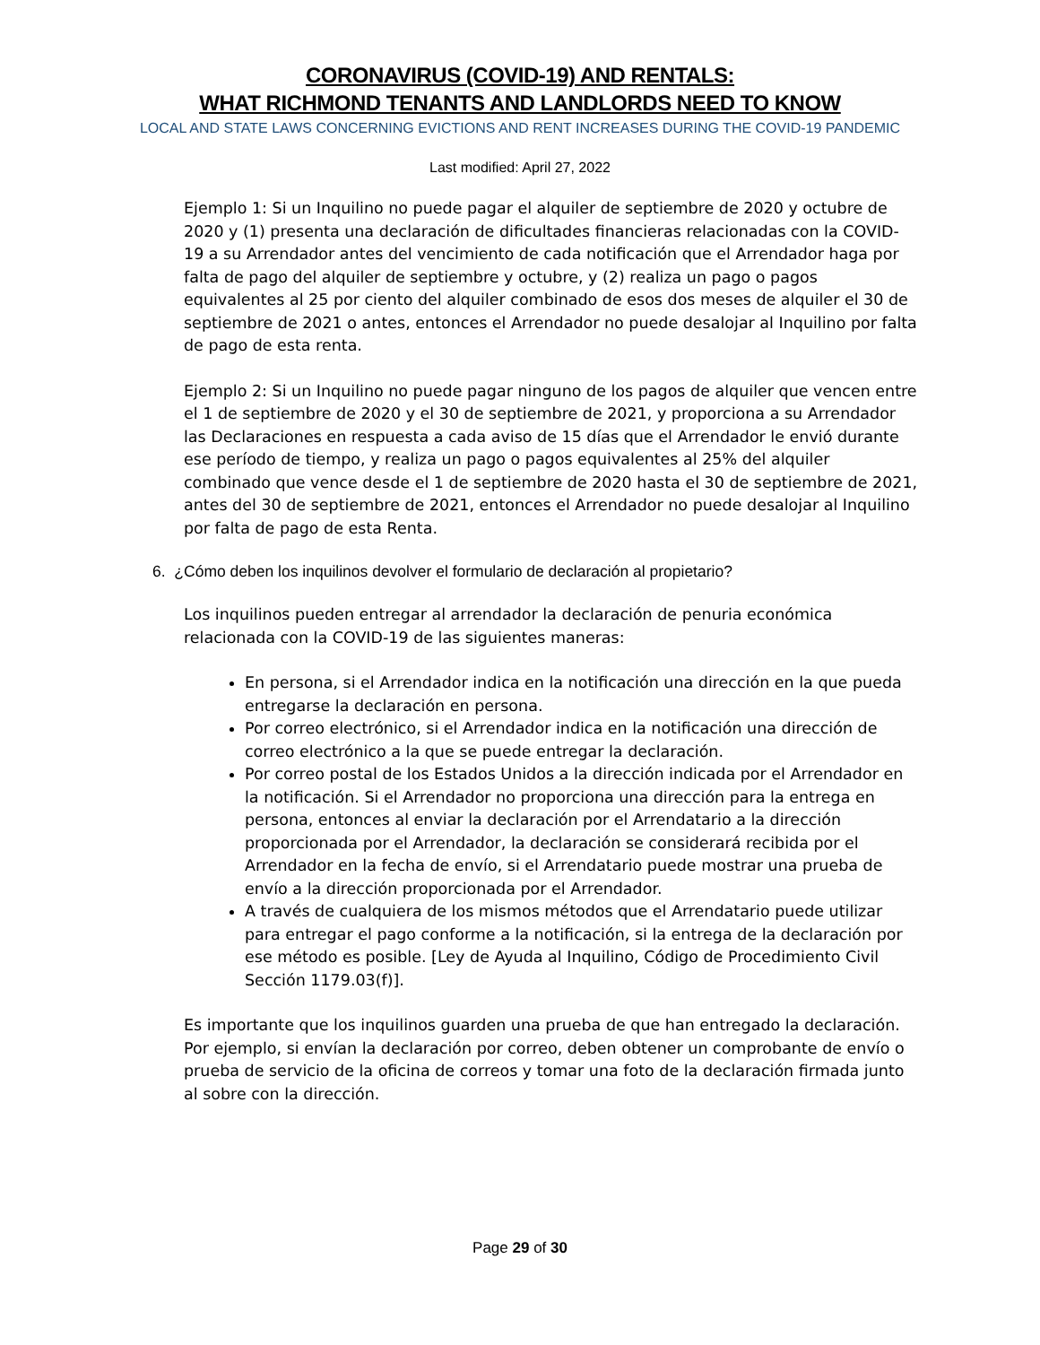CORONAVIRUS (COVID-19) AND RENTALS:
WHAT RICHMOND TENANTS AND LANDLORDS NEED TO KNOW
LOCAL AND STATE LAWS CONCERNING EVICTIONS AND RENT INCREASES DURING THE COVID-19 PANDEMIC
Last modified: April 27, 2022
Ejemplo 1: Si un Inquilino no puede pagar el alquiler de septiembre de 2020 y octubre de 2020 y (1) presenta una declaración de dificultades financieras relacionadas con la COVID-19 a su Arrendador antes del vencimiento de cada notificación que el Arrendador haga por falta de pago del alquiler de septiembre y octubre, y (2) realiza un pago o pagos equivalentes al 25 por ciento del alquiler combinado de esos dos meses de alquiler el 30 de septiembre de 2021 o antes, entonces el Arrendador no puede desalojar al Inquilino por falta de pago de esta renta.
Ejemplo 2: Si un Inquilino no puede pagar ninguno de los pagos de alquiler que vencen entre el 1 de septiembre de 2020 y el 30 de septiembre de 2021, y proporciona a su Arrendador las Declaraciones en respuesta a cada aviso de 15 días que el Arrendador le envió durante ese período de tiempo, y realiza un pago o pagos equivalentes al 25% del alquiler combinado que vence desde el 1 de septiembre de 2020 hasta el 30 de septiembre de 2021, antes del 30 de septiembre de 2021, entonces el Arrendador no puede desalojar al Inquilino por falta de pago de esta Renta.
6. ¿Cómo deben los inquilinos devolver el formulario de declaración al propietario?
Los inquilinos pueden entregar al arrendador la declaración de penuria económica relacionada con la COVID-19 de las siguientes maneras:
En persona, si el Arrendador indica en la notificación una dirección en la que pueda entregarse la declaración en persona.
Por correo electrónico, si el Arrendador indica en la notificación una dirección de correo electrónico a la que se puede entregar la declaración.
Por correo postal de los Estados Unidos a la dirección indicada por el Arrendador en la notificación. Si el Arrendador no proporciona una dirección para la entrega en persona, entonces al enviar la declaración por el Arrendatario a la dirección proporcionada por el Arrendador, la declaración se considerará recibida por el Arrendador en la fecha de envío, si el Arrendatario puede mostrar una prueba de envío a la dirección proporcionada por el Arrendador.
A través de cualquiera de los mismos métodos que el Arrendatario puede utilizar para entregar el pago conforme a la notificación, si la entrega de la declaración por ese método es posible. [Ley de Ayuda al Inquilino, Código de Procedimiento Civil Sección 1179.03(f)].
Es importante que los inquilinos guarden una prueba de que han entregado la declaración. Por ejemplo, si envían la declaración por correo, deben obtener un comprobante de envío o prueba de servicio de la oficina de correos y tomar una foto de la declaración firmada junto al sobre con la dirección.
Page 29 of 30